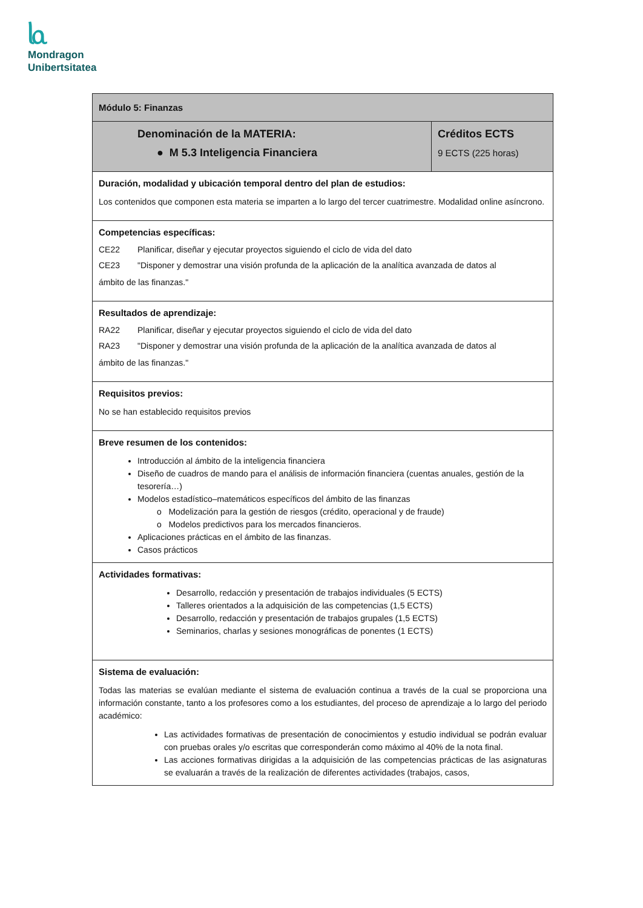ᥣᥲ
Mondragon
Unibertsitatea
| Módulo 5: Finanzas | |
| Denominación de la MATERIA: ● M 5.3 Inteligencia Financiera | Créditos ECTS 9 ECTS (225 horas) |
| Duración, modalidad y ubicación temporal dentro del plan de estudios: Los contenidos que componen esta materia se imparten a lo largo del tercer cuatrimestre. Modalidad online asíncrono. | |
| Competencias específicas: CE22 Planificar, diseñar y ejecutar proyectos siguiendo el ciclo de vida del dato CE23 "Disponer y demostrar una visión profunda de la aplicación de la analítica avanzada de datos al ámbito de las finanzas." | |
| Resultados de aprendizaje: RA22 Planificar, diseñar y ejecutar proyectos siguiendo el ciclo de vida del dato RA23 "Disponer y demostrar una visión profunda de la aplicación de la analítica avanzada de datos al ámbito de las finanzas." | |
| Requisitos previos: No se han establecido requisitos previos | |
| Breve resumen de los contenidos: Introducción al ámbito de la inteligencia financiera Diseño de cuadros de mando para el análisis de información financiera (cuentas anuales, gestión de la tesorería…) Modelos estadístico–matemáticos específicos del ámbito de las finanzas o Modelización para la gestión de riesgos (crédito, operacional y de fraude) o Modelos predictivos para los mercados financieros. Aplicaciones prácticas en el ámbito de las finanzas. Casos prácticos | |
| Actividades formativas: Desarrollo, redacción y presentación de trabajos individuales (5 ECTS) Talleres orientados a la adquisición de las competencias (1,5 ECTS) Desarrollo, redacción y presentación de trabajos grupales (1,5 ECTS) Seminarios, charlas y sesiones monográficas de ponentes (1 ECTS) | |
| Sistema de evaluación: Todas las materias se evalúan mediante el sistema de evaluación continua a través de la cual se proporciona una información constante, tanto a los profesores como a los estudiantes, del proceso de aprendizaje a lo largo del periodo académico: Las actividades formativas de presentación de conocimientos y estudio individual se podrán evaluar con pruebas orales y/o escritas que corresponderán como máximo al 40% de la nota final. Las acciones formativas dirigidas a la adquisición de las competencias prácticas de las asignaturas se evaluarán a través de la realización de diferentes actividades (trabajos, casos, | |